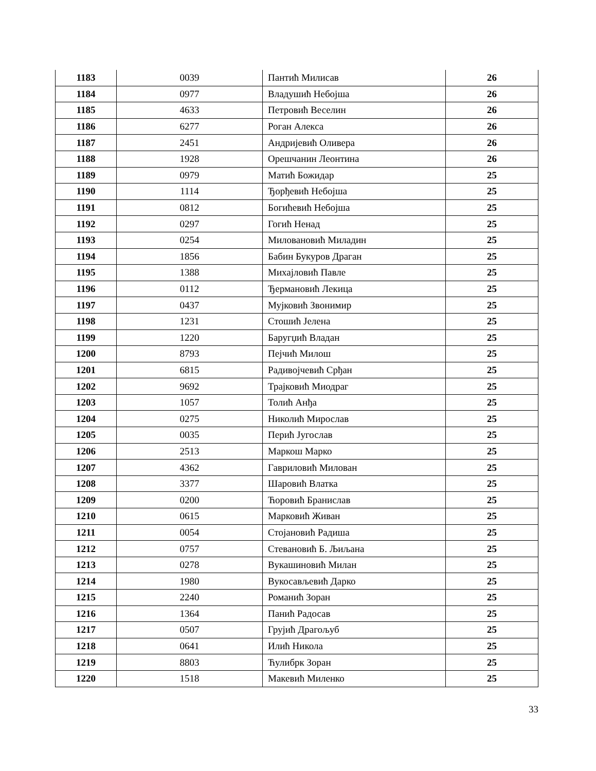| 1183 | 0039 | Пантић Милисав | 26 |
| 1184 | 0977 | Владушић Небојша | 26 |
| 1185 | 4633 | Петровић Веселин | 26 |
| 1186 | 6277 | Роган Алекса | 26 |
| 1187 | 2451 | Андријевић Оливера | 26 |
| 1188 | 1928 | Орешчанин Леонтина | 26 |
| 1189 | 0979 | Матић Божидар | 25 |
| 1190 | 1114 | Ђорђевић Небојша | 25 |
| 1191 | 0812 | Богићевић Небојша | 25 |
| 1192 | 0297 | Гогић Ненад | 25 |
| 1193 | 0254 | Миловановић Миладин | 25 |
| 1194 | 1856 | Бабин Букуров Драган | 25 |
| 1195 | 1388 | Михајловић Павле | 25 |
| 1196 | 0112 | Ђермановић Лекица | 25 |
| 1197 | 0437 | Мујковић Звонимир | 25 |
| 1198 | 1231 | Стошић Јелена | 25 |
| 1199 | 1220 | Баругџић Владан | 25 |
| 1200 | 8793 | Пејчић Милош | 25 |
| 1201 | 6815 | Радивојчевић Срђан | 25 |
| 1202 | 9692 | Трајковић Миодраг | 25 |
| 1203 | 1057 | Толић Анђа | 25 |
| 1204 | 0275 | Николић Мирослав | 25 |
| 1205 | 0035 | Перић Југослав | 25 |
| 1206 | 2513 | Маркош Марко | 25 |
| 1207 | 4362 | Гавриловић Милован | 25 |
| 1208 | 3377 | Шаровић Влатка | 25 |
| 1209 | 0200 | Ћоровић Бранислав | 25 |
| 1210 | 0615 | Марковић Живан | 25 |
| 1211 | 0054 | Стојановић Радиша | 25 |
| 1212 | 0757 | Стевановић Б. Љиљана | 25 |
| 1213 | 0278 | Вукашиновић Милан | 25 |
| 1214 | 1980 | Вукосављевић Дарко | 25 |
| 1215 | 2240 | Романић Зоран | 25 |
| 1216 | 1364 | Панић Радосав | 25 |
| 1217 | 0507 | Грујић Драгољуб | 25 |
| 1218 | 0641 | Илић Никола | 25 |
| 1219 | 8803 | Ћулибрк Зоран | 25 |
| 1220 | 1518 | Макевић Миленко | 25 |
33